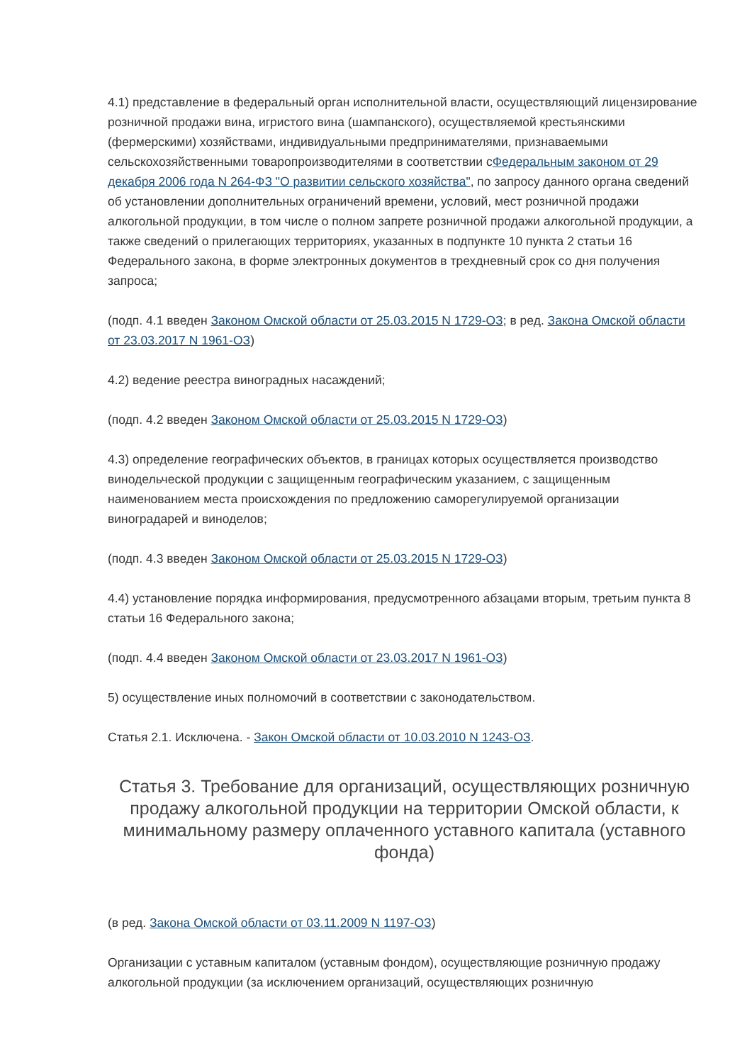4.1) представление в федеральный орган исполнительной власти, осуществляющий лицензирование розничной продажи вина, игристого вина (шампанского), осуществляемой крестьянскими (фермерскими) хозяйствами, индивидуальными предпринимателями, признаваемыми сельскохозяйственными товаропроизводителями в соответствии сФедеральным законом от 29 декабря 2006 года N 264-ФЗ "О развитии сельского хозяйства", по запросу данного органа сведений об установлении дополнительных ограничений времени, условий, мест розничной продажи алкогольной продукции, в том числе о полном запрете розничной продажи алкогольной продукции, а также сведений о прилегающих территориях, указанных в подпункте 10 пункта 2 статьи 16 Федерального закона, в форме электронных документов в трехдневный срок со дня получения запроса;
(подп. 4.1 введен Законом Омской области от 25.03.2015 N 1729-ОЗ; в ред. Закона Омской области от 23.03.2017 N 1961-ОЗ)
4.2) ведение реестра виноградных насаждений;
(подп. 4.2 введен Законом Омской области от 25.03.2015 N 1729-ОЗ)
4.3) определение географических объектов, в границах которых осуществляется производство винодельческой продукции с защищенным географическим указанием, с защищенным наименованием места происхождения по предложению саморегулируемой организации виноградарей и виноделов;
(подп. 4.3 введен Законом Омской области от 25.03.2015 N 1729-ОЗ)
4.4) установление порядка информирования, предусмотренного абзацами вторым, третьим пункта 8 статьи 16 Федерального закона;
(подп. 4.4 введен Законом Омской области от 23.03.2017 N 1961-ОЗ)
5) осуществление иных полномочий в соответствии с законодательством.
Статья 2.1. Исключена. - Закон Омской области от 10.03.2010 N 1243-ОЗ.
Статья 3. Требование для организаций, осуществляющих розничную продажу алкогольной продукции на территории Омской области, к минимальному размеру оплаченного уставного капитала (уставного фонда)
(в ред. Закона Омской области от 03.11.2009 N 1197-ОЗ)
Организации с уставным капиталом (уставным фондом), осуществляющие розничную продажу алкогольной продукции (за исключением организаций, осуществляющих розничную